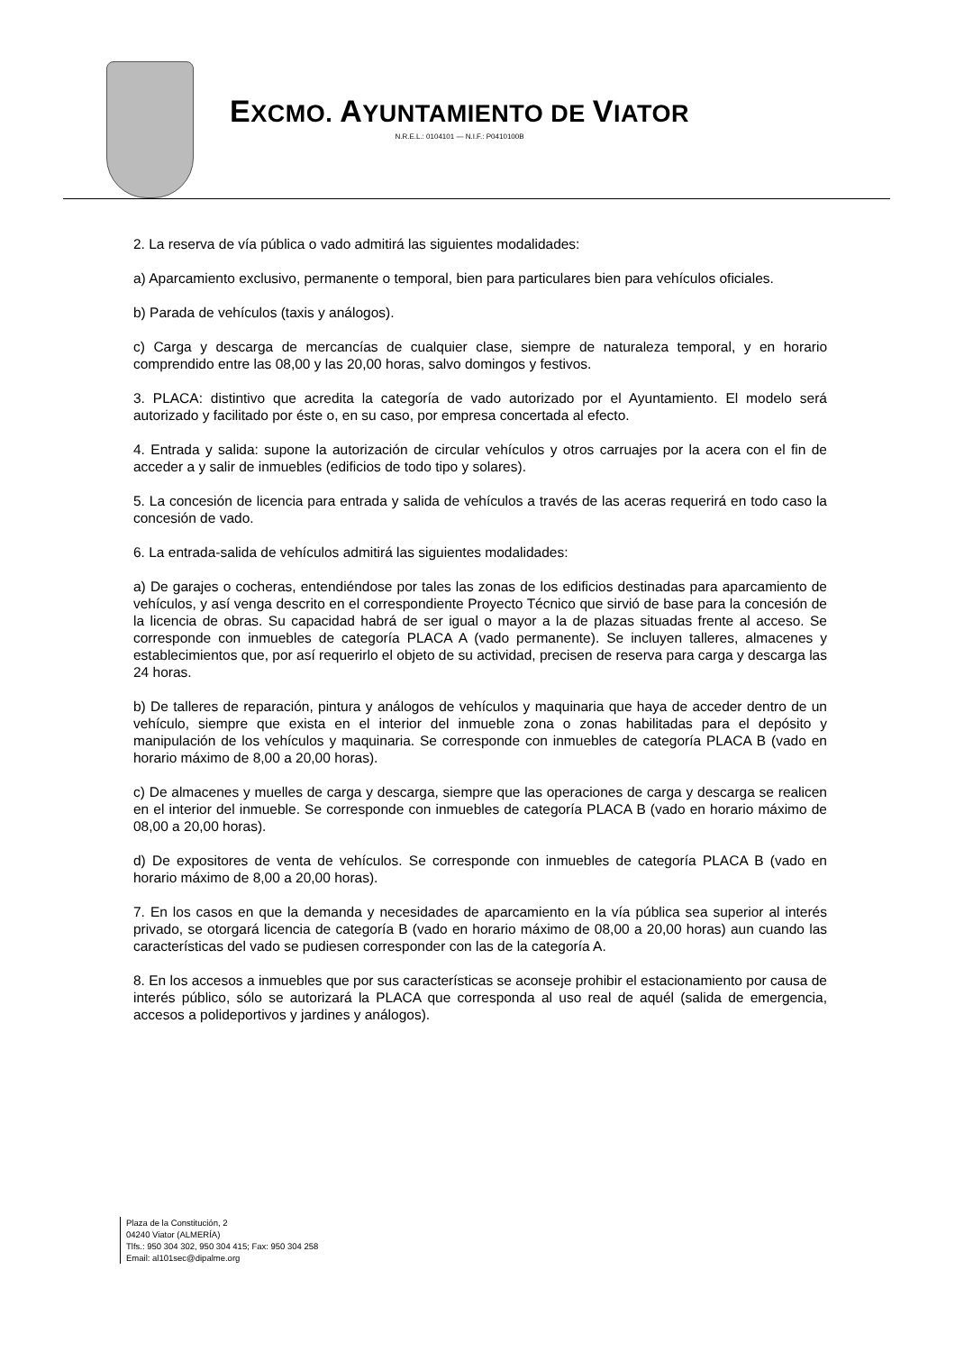EXCMO. AYUNTAMIENTO DE VIATOR
N.R.E.L.: 0104101 — N.I.F.: P0410100B
2. La reserva de vía pública o vado admitirá las siguientes modalidades:
a) Aparcamiento exclusivo, permanente o temporal, bien para particulares bien para vehículos oficiales.
b) Parada de vehículos (taxis y análogos).
c) Carga y descarga de mercancías de cualquier clase, siempre de naturaleza temporal, y en horario comprendido entre las 08,00 y las 20,00 horas, salvo domingos y festivos.
3. PLACA: distintivo que acredita la categoría de vado autorizado por el Ayuntamiento. El modelo será autorizado y facilitado por éste o, en su caso, por empresa concertada al efecto.
4. Entrada y salida: supone la autorización de circular vehículos y otros carruajes por la acera con el fin de acceder a y salir de inmuebles (edificios de todo tipo y solares).
5. La concesión de licencia para entrada y salida de vehículos a través de las aceras requerirá en todo caso la concesión de vado.
6. La entrada-salida de vehículos admitirá las siguientes modalidades:
a) De garajes o cocheras, entendiéndose por tales las zonas de los edificios destinadas para aparcamiento de vehículos, y así venga descrito en el correspondiente Proyecto Técnico que sirvió de base para la concesión de la licencia de obras. Su capacidad habrá de ser igual o mayor a la de plazas situadas frente al acceso. Se corresponde con inmuebles de categoría PLACA A (vado permanente). Se incluyen talleres, almacenes y establecimientos que, por así requerirlo el objeto de su actividad, precisen de reserva para carga y descarga las 24 horas.
b) De talleres de reparación, pintura y análogos de vehículos y maquinaria que haya de acceder dentro de un vehículo, siempre que exista en el interior del inmueble zona o zonas habilitadas para el depósito y manipulación de los vehículos y maquinaria. Se corresponde con inmuebles de categoría PLACA B (vado en horario máximo de 8,00 a 20,00 horas).
c) De almacenes y muelles de carga y descarga, siempre que las operaciones de carga y descarga se realicen en el interior del inmueble. Se corresponde con inmuebles de categoría PLACA B (vado en horario máximo de 08,00 a 20,00 horas).
d) De expositores de venta de vehículos. Se corresponde con inmuebles de categoría PLACA B (vado en horario máximo de 8,00 a 20,00 horas).
7. En los casos en que la demanda y necesidades de aparcamiento en la vía pública sea superior al interés privado, se otorgará licencia de categoría B (vado en horario máximo de 08,00 a 20,00 horas) aun cuando las características del vado se pudiesen corresponder con las de la categoría A.
8. En los accesos a inmuebles que por sus características se aconseje prohibir el estacionamiento por causa de interés público, sólo se autorizará la PLACA que corresponda al uso real de aquél (salida de emergencia, accesos a polideportivos y jardines y análogos).
Plaza de la Constitución, 2
04240 Viator (ALMERÍA)
Tlfs.: 950 304 302, 950 304 415; Fax: 950 304 258
Email: al101sec@dipalme.org